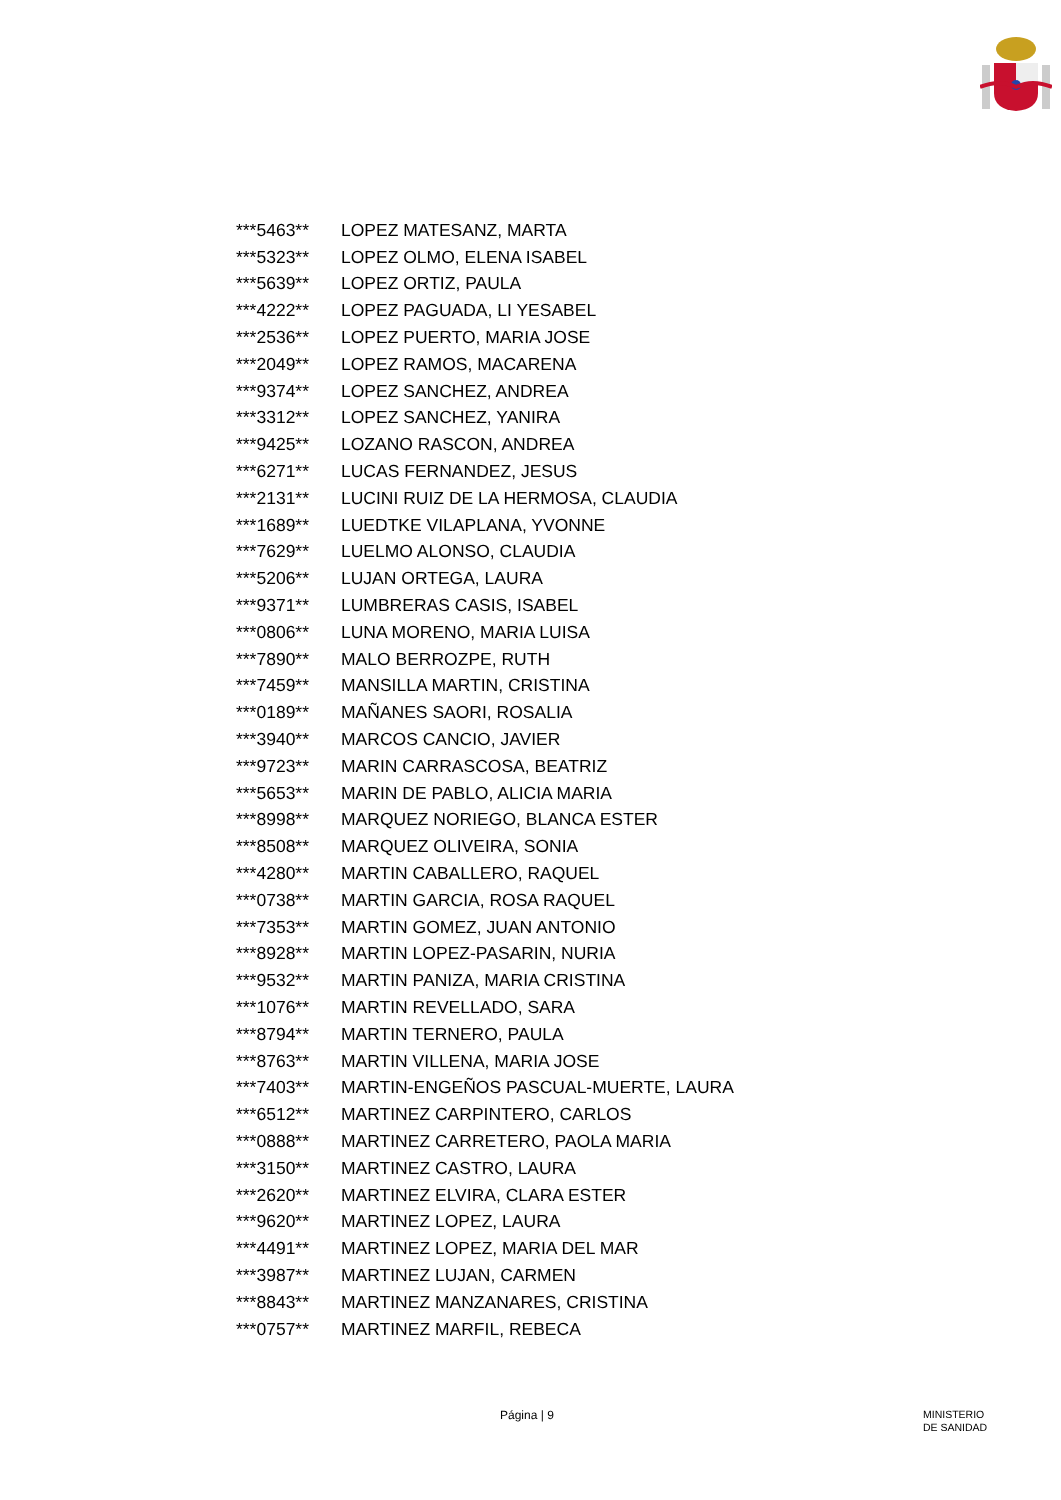| ***5463** | LOPEZ MATESANZ, MARTA |
| ***5323** | LOPEZ OLMO, ELENA ISABEL |
| ***5639** | LOPEZ ORTIZ, PAULA |
| ***4222** | LOPEZ PAGUADA, LI YESABEL |
| ***2536** | LOPEZ PUERTO, MARIA JOSE |
| ***2049** | LOPEZ RAMOS, MACARENA |
| ***9374** | LOPEZ SANCHEZ, ANDREA |
| ***3312** | LOPEZ SANCHEZ, YANIRA |
| ***9425** | LOZANO RASCON, ANDREA |
| ***6271** | LUCAS FERNANDEZ, JESUS |
| ***2131** | LUCINI RUIZ DE LA HERMOSA, CLAUDIA |
| ***1689** | LUEDTKE VILAPLANA, YVONNE |
| ***7629** | LUELMO ALONSO, CLAUDIA |
| ***5206** | LUJAN ORTEGA, LAURA |
| ***9371** | LUMBRERAS CASIS, ISABEL |
| ***0806** | LUNA MORENO, MARIA LUISA |
| ***7890** | MALO BERROZPE, RUTH |
| ***7459** | MANSILLA MARTIN, CRISTINA |
| ***0189** | MAÑANES SAORI, ROSALIA |
| ***3940** | MARCOS CANCIO, JAVIER |
| ***9723** | MARIN CARRASCOSA, BEATRIZ |
| ***5653** | MARIN DE PABLO, ALICIA MARIA |
| ***8998** | MARQUEZ NORIEGO, BLANCA ESTER |
| ***8508** | MARQUEZ OLIVEIRA, SONIA |
| ***4280** | MARTIN CABALLERO, RAQUEL |
| ***0738** | MARTIN GARCIA, ROSA RAQUEL |
| ***7353** | MARTIN GOMEZ, JUAN ANTONIO |
| ***8928** | MARTIN LOPEZ-PASARIN, NURIA |
| ***9532** | MARTIN PANIZA, MARIA CRISTINA |
| ***1076** | MARTIN REVELLADO, SARA |
| ***8794** | MARTIN TERNERO, PAULA |
| ***8763** | MARTIN VILLENA, MARIA JOSE |
| ***7403** | MARTIN-ENGEÑOS PASCUAL-MUERTE, LAURA |
| ***6512** | MARTINEZ CARPINTERO, CARLOS |
| ***0888** | MARTINEZ CARRETERO, PAOLA MARIA |
| ***3150** | MARTINEZ CASTRO, LAURA |
| ***2620** | MARTINEZ ELVIRA, CLARA ESTER |
| ***9620** | MARTINEZ LOPEZ, LAURA |
| ***4491** | MARTINEZ LOPEZ, MARIA DEL MAR |
| ***3987** | MARTINEZ LUJAN, CARMEN |
| ***8843** | MARTINEZ MANZANARES, CRISTINA |
| ***0757** | MARTINEZ MARFIL, REBECA |
Página | 9 MINISTERIO
DE SANIDAD